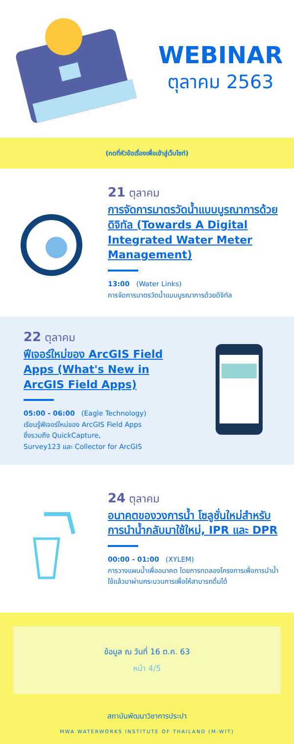WEBINAR
ตุลาคม 2563
(กดที่หัวข้อเรื่องเพื่อเข้าสู่เว็บไซท์)
21 ตุลาคม
การจัดการมาตรวัดน้ำแบบบูรณาการด้วยดิจิทัล (Towards A Digital Integrated Water Meter Management)
13:00 (Water Links)
การจัดการมาตรวัดน้ำแบบบูรณาการด้วยดิจิทัล
22 ตุลาคม
ฟีเจอร์ใหม่ของ ArcGIS Field Apps (What's New in ArcGIS Field Apps)
05:00 - 06:00 (Eagle Technology)
เรียนรู้ฟีเจอร์ใหม่ของ ArcGIS Field Apps
ซึ่งรวมถึง QuickCapture,
Survey123 และ Collector for ArcGIS
24 ตุลาคม
อนาคตของวงการน้ำ โซลูชั่นใหม่สำหรับการนำน้ำกลับมาใช้ใหม่, IPR และ DPR
00:00 - 01:00 (XYLEM)
การวางแผนน้ำเพื่ออนาคต โดยการทดลองโครงการเพื่อการนำน้ำใช้แล้วมาผ่านกระบวนการเพื่อให้สามารถดื่มได้
ข้อมูล ณ วันที่ 16 ต.ค. 63
หน้า 4/5
สถาบันพัฒนาวิชาการประปา
MWA WATERWORKS INSTITUTE OF THAILAND (M-WIT)